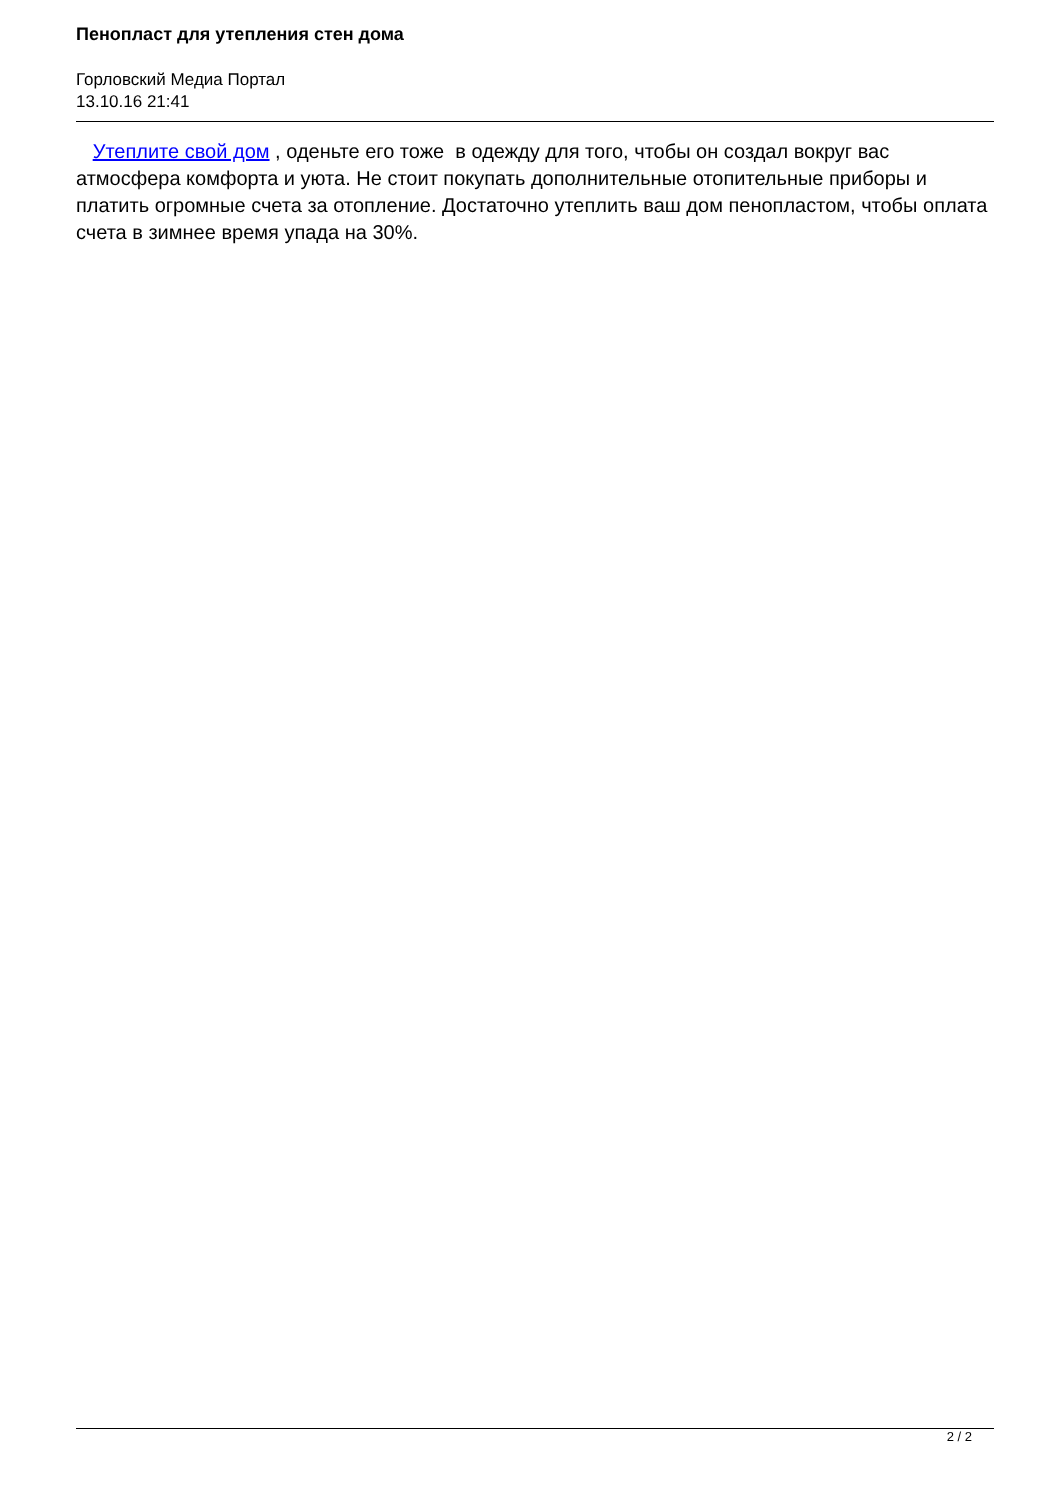Пенопласт для утепления стен дома
Горловский Медиа Портал
13.10.16 21:41
Утеплите свой дом , оденьте его тоже в одежду для того, чтобы он создал вокруг вас атмосфера комфорта и уюта. Не стоит покупать дополнительные отопительные приборы и платить огромные счета за отопление. Достаточно утеплить ваш дом пенопластом, чтобы оплата счета в зимнее время упада на 30%.
2 / 2